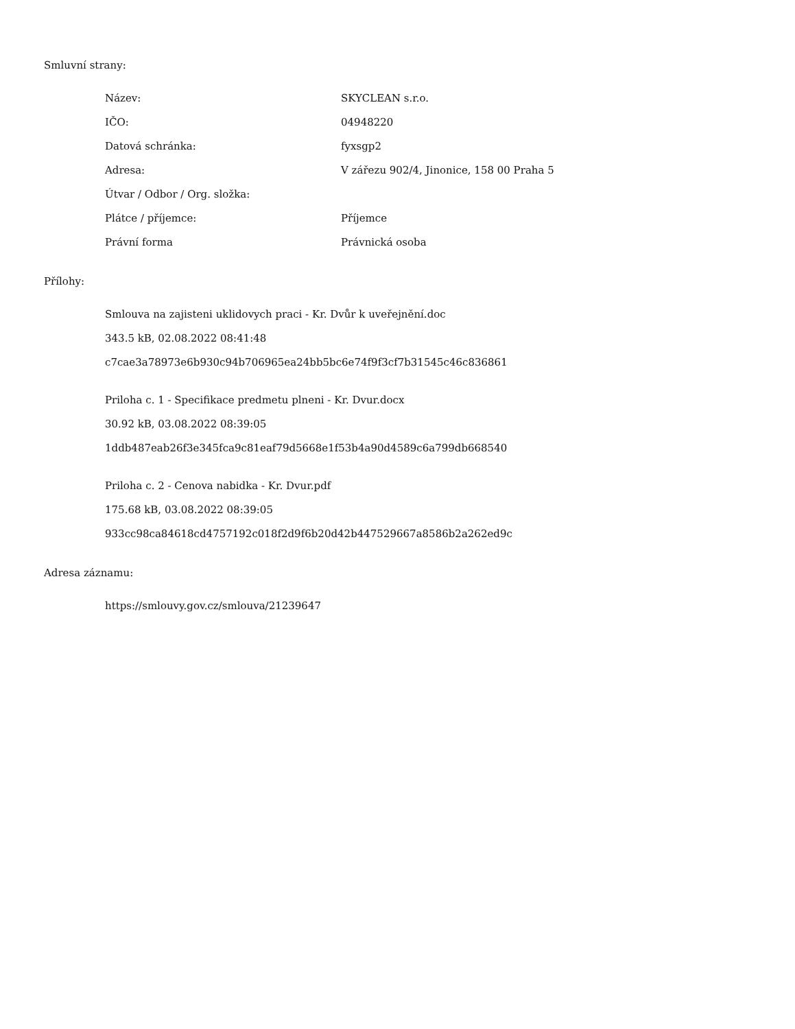Smluvní strany:
| Název: | SKYCLEAN s.r.o. |
| IČO: | 04948220 |
| Datová schránka: | fyxsgp2 |
| Adresa: | V zářezu 902/4, Jinonice, 158 00 Praha 5 |
| Útvar / Odbor / Org. složka: | |
| Plátce / příjemce: | Příjemce |
| Právní forma | Právnická osoba |
Přílohy:
Smlouva na zajisteni uklidovych praci - Kr. Dvůr k uveřejnění.doc
343.5 kB, 02.08.2022 08:41:48
c7cae3a78973e6b930c94b706965ea24bb5bc6e74f9f3cf7b31545c46c836861
Priloha c. 1 - Specifikace predmetu plneni - Kr. Dvur.docx
30.92 kB, 03.08.2022 08:39:05
1ddb487eab26f3e345fca9c81eaf79d5668e1f53b4a90d4589c6a799db668540
Priloha c. 2 - Cenova nabidka - Kr. Dvur.pdf
175.68 kB, 03.08.2022 08:39:05
933cc98ca84618cd4757192c018f2d9f6b20d42b447529667a8586b2a262ed9c
Adresa záznamu:
https://smlouvy.gov.cz/smlouva/21239647